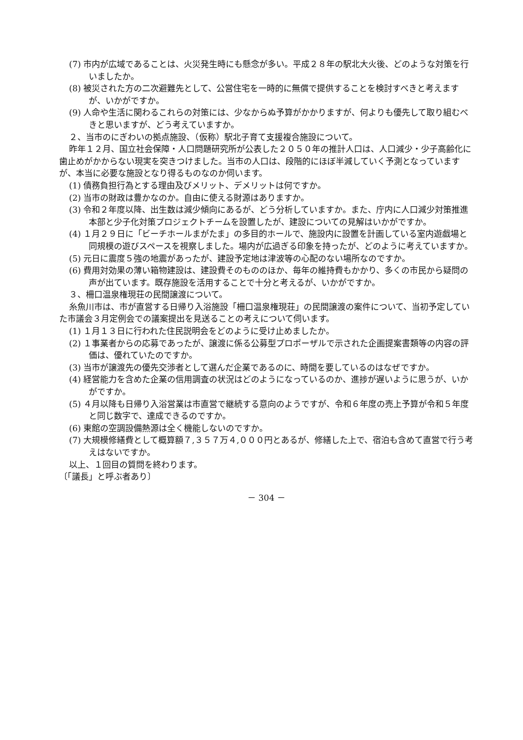(7) 市内が広域であることは、火災発生時にも懸念が多い。平成２８年の駅北大火後、どのような対策を行いましたか。
(8) 被災された方の二次避難先として、公営住宅を一時的に無償で提供することを検討すべきと考えますが、いかがですか。
(9) 人命や生活に関わるこれらの対策には、少なからぬ予算がかかりますが、何よりも優先して取り組むべきと思いますが、どう考えていますか。
２、当市のにぎわいの拠点施設、（仮称）駅北子育て支援複合施設について。
昨年１２月、国立社会保障・人口問題研究所が公表した２０５０年の推計人口は、人口減少・少子高齢化に歯止めがかからない現実を突きつけました。当市の人口は、段階的にほぼ半減していく予測となっていますが、本当に必要な施設となり得るものなのか伺います。
(1) 債務負担行為とする理由及びメリット、デメリットは何ですか。
(2) 当市の財政は豊かなのか。自由に使える財源はありますか。
(3) 令和２年度以降、出生数は減少傾向にあるが、どう分析していますか。また、庁内に人口減少対策推進本部と少子化対策プロジェクトチームを設置したが、建設についての見解はいかがですか。
(4) １月２９日に「ビーチホールまがたま」の多目的ホールで、施設内に設置を計画している室内遊戯場と同規模の遊びスペースを視察しました。場内が広過ぎる印象を持ったが、どのように考えていますか。
(5) 元日に震度５強の地震があったが、建設予定地は津波等の心配のない場所なのですか。
(6) 費用対効果の薄い箱物建設は、建設費そのもののほか、毎年の維持費もかかり、多くの市民から疑問の声が出ています。既存施設を活用することで十分と考えるが、いかがですか。
３、柵口温泉権現荘の民間譲渡について。
糸魚川市は、市が直営する日帰り入浴施設「柵口温泉権現荘」の民間譲渡の案件について、当初予定していた市議会３月定例会での議案提出を見送ることの考えについて伺います。
(1) １月１３日に行われた住民説明会をどのように受け止めましたか。
(2) １事業者からの応募であったが、譲渡に係る公募型プロポーザルで示された企画提案書類等の内容の評価は、優れていたのですか。
(3) 当市が譲渡先の優先交渉者として選んだ企業であるのに、時間を要しているのはなぜですか。
(4) 経営能力を含めた企業の信用調査の状況はどのようになっているのか、進捗が遅いように思うが、いかがですか。
(5) ４月以降も日帰り入浴営業は市直営で継続する意向のようですが、令和６年度の売上予算が令和５年度と同じ数字で、達成できるのですか。
(6) 東館の空調設備熱源は全く機能しないのですか。
(7) 大規模修繕費として概算額７,３５７万４,０００円とあるが、修繕した上で、宿泊も含めて直営で行う考えはないですか。
以上、１回目の質問を終わります。
〔「議長」と呼ぶ者あり〕
－ 304 －